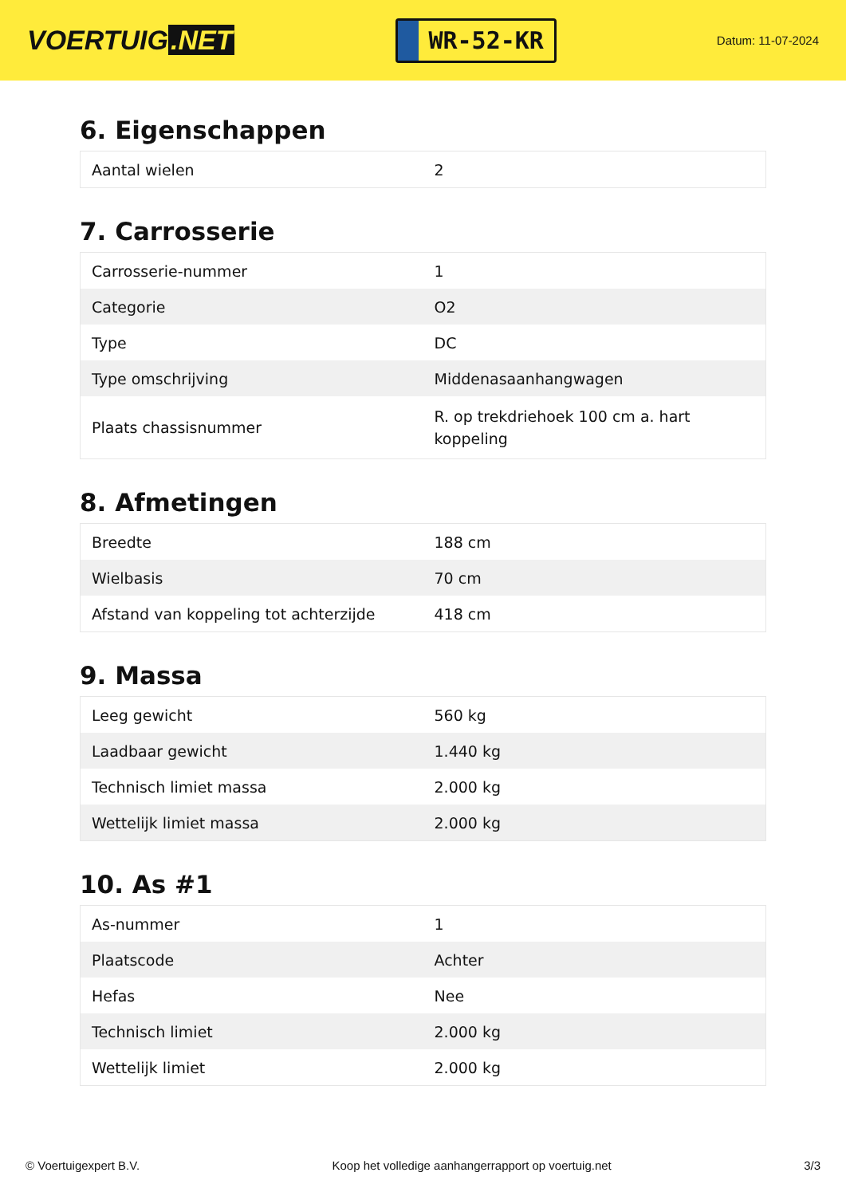VOERTUIG.NET
WR-52-KR
Datum: 11-07-2024
6. Eigenschappen
| Aantal wielen | 2 |
7. Carrosserie
| Carrosserie-nummer | 1 |
| Categorie | O2 |
| Type | DC |
| Type omschrijving | Middenasaanhangwagen |
| Plaats chassisnummer | R. op trekdriehoek 100 cm a. hart koppeling |
8. Afmetingen
| Breedte | 188 cm |
| Wielbasis | 70 cm |
| Afstand van koppeling tot achterzijde | 418 cm |
9. Massa
| Leeg gewicht | 560 kg |
| Laadbaar gewicht | 1.440 kg |
| Technisch limiet massa | 2.000 kg |
| Wettelijk limiet massa | 2.000 kg |
10. As #1
| As-nummer | 1 |
| Plaatscode | Achter |
| Hefas | Nee |
| Technisch limiet | 2.000 kg |
| Wettelijk limiet | 2.000 kg |
© Voertuigexpert B.V. Koop het volledige aanhangerrapport op voertuig.net 3/3